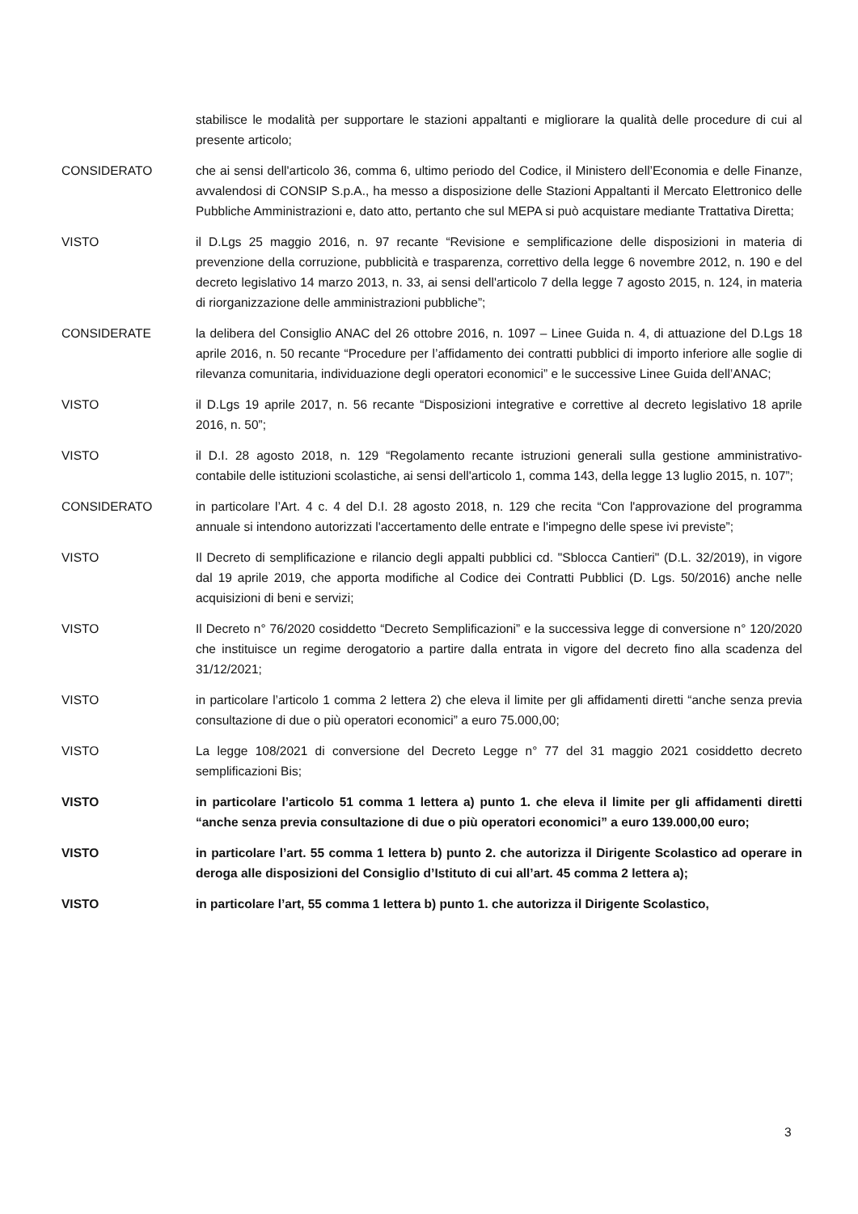stabilisce le modalità per supportare le stazioni appaltanti e migliorare la qualità delle procedure di cui al presente articolo;
CONSIDERATO che ai sensi dell'articolo 36, comma 6, ultimo periodo del Codice, il Ministero dell’Economia e delle Finanze, avvalendosi di CONSIP S.p.A., ha messo a disposizione delle Stazioni Appaltanti il Mercato Elettronico delle Pubbliche Amministrazioni e, dato atto, pertanto che sul MEPA si può acquistare mediante Trattativa Diretta;
VISTO il D.Lgs 25 maggio 2016, n. 97 recante “Revisione e semplificazione delle disposizioni in materia di prevenzione della corruzione, pubblicità e trasparenza, correttivo della legge 6 novembre 2012, n. 190 e del decreto legislativo 14 marzo 2013, n. 33, ai sensi dell'articolo 7 della legge 7 agosto 2015, n. 124, in materia di riorganizzazione delle amministrazioni pubbliche”;
CONSIDERATE la delibera del Consiglio ANAC del 26 ottobre 2016, n. 1097 – Linee Guida n. 4, di attuazione del D.Lgs 18 aprile 2016, n. 50 recante “Procedure per l’affidamento dei contratti pubblici di importo inferiore alle soglie di rilevanza comunitaria, individuazione degli operatori economici” e le successive Linee Guida dell’ANAC;
VISTO il D.Lgs 19 aprile 2017, n. 56 recante “Disposizioni integrative e correttive al decreto legislativo 18 aprile 2016, n. 50”;
VISTO il D.I. 28 agosto 2018, n. 129 “Regolamento recante istruzioni generali sulla gestione amministrativo-contabile delle istituzioni scolastiche, ai sensi dell'articolo 1, comma 143, della legge 13 luglio 2015, n. 107”;
CONSIDERATO in particolare l’Art. 4 c. 4 del D.I. 28 agosto 2018, n. 129 che recita “Con l'approvazione del programma annuale si intendono autorizzati l'accertamento delle entrate e l'impegno delle spese ivi previste”;
VISTO Il Decreto di semplificazione e rilancio degli appalti pubblici cd. "Sblocca Cantieri" (D.L. 32/2019), in vigore dal 19 aprile 2019, che apporta modifiche al Codice dei Contratti Pubblici (D. Lgs. 50/2016) anche nelle acquisizioni di beni e servizi;
VISTO Il Decreto n° 76/2020 cosiddetto “Decreto Semplificazioni” e la successiva legge di conversione n° 120/2020 che instituisce un regime derogatorio a partire dalla entrata in vigore del decreto fino alla scadenza del 31/12/2021;
VISTO in particolare l’articolo 1 comma 2 lettera 2) che eleva il limite per gli affidamenti diretti “anche senza previa consultazione di due o più operatori economici” a euro 75.000,00;
VISTO La legge 108/2021 di conversione del Decreto Legge n° 77 del 31 maggio 2021 cosiddetto decreto semplificazioni Bis;
VISTO in particolare l’articolo 51 comma 1 lettera a) punto 1. che eleva il limite per gli affidamenti diretti “anche senza previa consultazione di due o più operatori economici” a euro 139.000,00 euro;
VISTO in particolare l’art. 55 comma 1 lettera b) punto 2. che autorizza il Dirigente Scolastico ad operare in deroga alle disposizioni del Consiglio d’Istituto di cui all’art. 45 comma 2 lettera a);
VISTO in particolare l’art, 55 comma 1 lettera b) punto 1. che autorizza il Dirigente Scolastico,
3